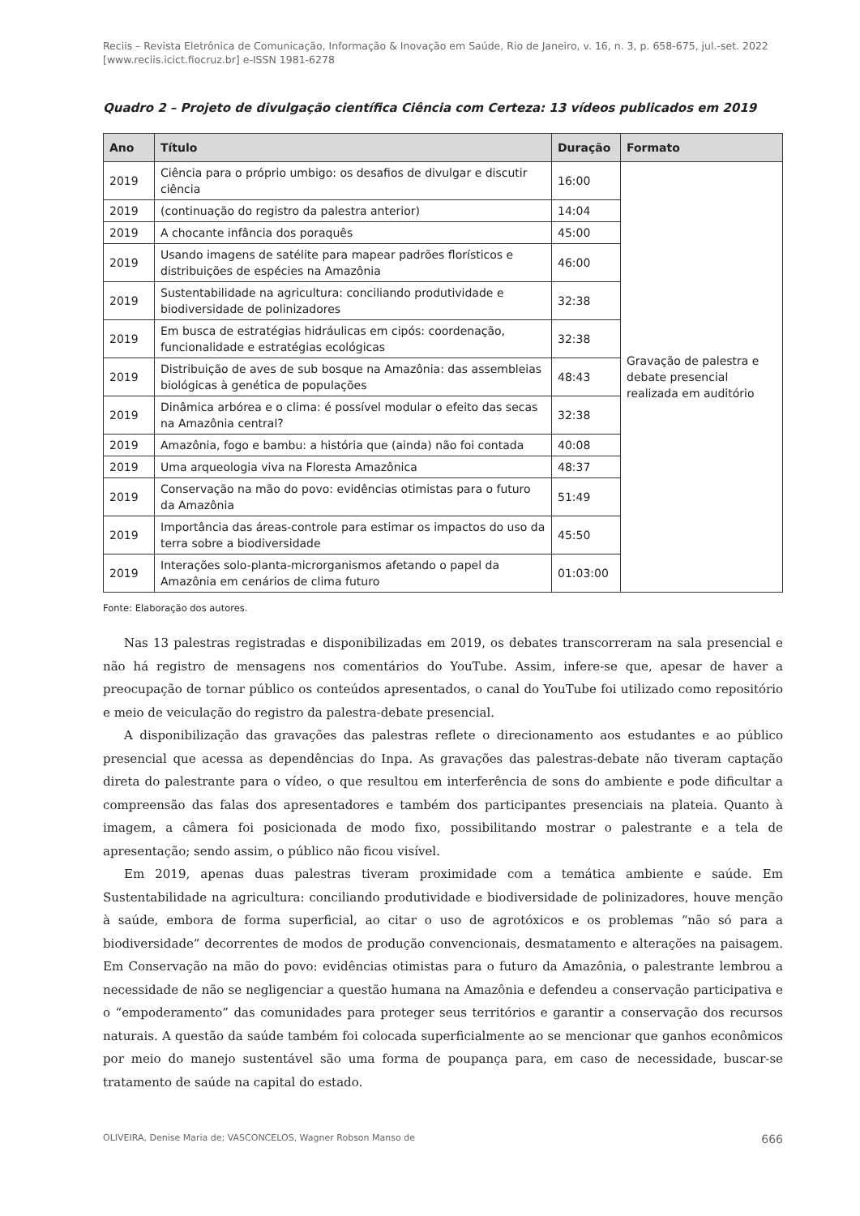Reciis – Revista Eletrônica de Comunicação, Informação & Inovação em Saúde, Rio de Janeiro, v. 16, n. 3, p. 658-675, jul.-set. 2022
[www.reciis.icict.fiocruz.br] e-ISSN 1981-6278
Quadro 2 – Projeto de divulgação científica Ciência com Certeza: 13 vídeos publicados em 2019
| Ano | Título | Duração | Formato |
| --- | --- | --- | --- |
| 2019 | Ciência para o próprio umbigo: os desafios de divulgar e discutir ciência | 16:00 | Gravação de palestra e debate presencial realizada em auditório |
| 2019 | (continuação do registro da palestra anterior) | 14:04 | |
| 2019 | A chocante infância dos poraquês | 45:00 | |
| 2019 | Usando imagens de satélite para mapear padrões florísticos e distribuições de espécies na Amazônia | 46:00 | |
| 2019 | Sustentabilidade na agricultura: conciliando produtividade e biodiversidade de polinizadores | 32:38 | |
| 2019 | Em busca de estratégias hidráulicas em cipós: coordenação, funcionalidade e estratégias ecológicas | 32:38 | |
| 2019 | Distribuição de aves de sub bosque na Amazônia: das assembleias biológicas à genética de populações | 48:43 | |
| 2019 | Dinâmica arbórea e o clima: é possível modular o efeito das secas na Amazônia central? | 32:38 | |
| 2019 | Amazônia, fogo e bambu: a história que (ainda) não foi contada | 40:08 | |
| 2019 | Uma arqueologia viva na Floresta Amazônica | 48:37 | |
| 2019 | Conservação na mão do povo: evidências otimistas para o futuro da Amazônia | 51:49 | |
| 2019 | Importância das áreas-controle para estimar os impactos do uso da terra sobre a biodiversidade | 45:50 | |
| 2019 | Interações solo-planta-microrganismos afetando o papel da Amazônia em cenários de clima futuro | 01:03:00 | |
Fonte: Elaboração dos autores.
Nas 13 palestras registradas e disponibilizadas em 2019, os debates transcorreram na sala presencial e não há registro de mensagens nos comentários do YouTube. Assim, infere-se que, apesar de haver a preocupação de tornar público os conteúdos apresentados, o canal do YouTube foi utilizado como repositório e meio de veiculação do registro da palestra-debate presencial.
A disponibilização das gravações das palestras reflete o direcionamento aos estudantes e ao público presencial que acessa as dependências do Inpa. As gravações das palestras-debate não tiveram captação direta do palestrante para o vídeo, o que resultou em interferência de sons do ambiente e pode dificultar a compreensão das falas dos apresentadores e também dos participantes presenciais na plateia. Quanto à imagem, a câmera foi posicionada de modo fixo, possibilitando mostrar o palestrante e a tela de apresentação; sendo assim, o público não ficou visível.
Em 2019, apenas duas palestras tiveram proximidade com a temática ambiente e saúde. Em Sustentabilidade na agricultura: conciliando produtividade e biodiversidade de polinizadores, houve menção à saúde, embora de forma superficial, ao citar o uso de agrotóxicos e os problemas “não só para a biodiversidade” decorrentes de modos de produção convencionais, desmatamento e alterações na paisagem. Em Conservação na mão do povo: evidências otimistas para o futuro da Amazônia, o palestrante lembrou a necessidade de não se negligenciar a questão humana na Amazônia e defendeu a conservação participativa e o “empoderamento” das comunidades para proteger seus territórios e garantir a conservação dos recursos naturais. A questão da saúde também foi colocada superficialmente ao se mencionar que ganhos econômicos por meio do manejo sustentável são uma forma de poupança para, em caso de necessidade, buscar-se tratamento de saúde na capital do estado.
OLIVEIRA, Denise Maria de; VASCONCELOS, Wagner Robson Manso de 666